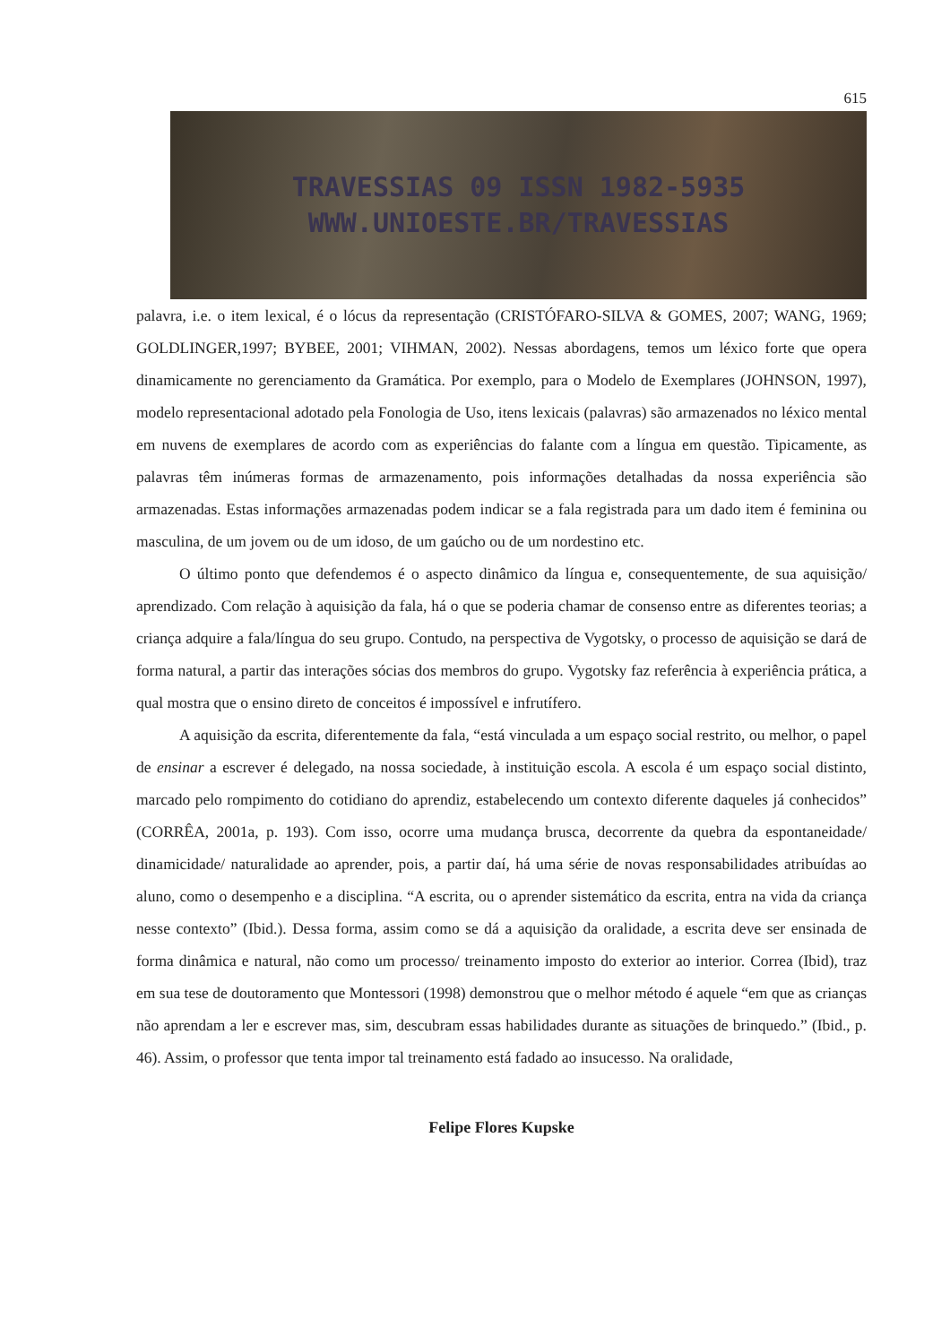615
TRAVESSIAS 09 ISSN 1982-5935
WWW.UNIOESTE.BR/TRAVESSIAS
palavra, i.e. o item lexical, é o lócus da representação (CRISTÓFARO-SILVA & GOMES, 2007; WANG, 1969; GOLDLINGER,1997; BYBEE, 2001; VIHMAN, 2002). Nessas abordagens, temos um léxico forte que opera dinamicamente no gerenciamento da Gramática. Por exemplo, para o Modelo de Exemplares (JOHNSON, 1997), modelo representacional adotado pela Fonologia de Uso, itens lexicais (palavras) são armazenados no léxico mental em nuvens de exemplares de acordo com as experiências do falante com a língua em questão. Tipicamente, as palavras têm inúmeras formas de armazenamento, pois informações detalhadas da nossa experiência são armazenadas. Estas informações armazenadas podem indicar se a fala registrada para um dado item é feminina ou masculina, de um jovem ou de um idoso, de um gaúcho ou de um nordestino etc.
O último ponto que defendemos é o aspecto dinâmico da língua e, consequentemente, de sua aquisição/ aprendizado. Com relação à aquisição da fala, há o que se poderia chamar de consenso entre as diferentes teorias; a criança adquire a fala/língua do seu grupo. Contudo, na perspectiva de Vygotsky, o processo de aquisição se dará de forma natural, a partir das interações sócias dos membros do grupo. Vygotsky faz referência à experiência prática, a qual mostra que o ensino direto de conceitos é impossível e infrutífero.
A aquisição da escrita, diferentemente da fala, “está vinculada a um espaço social restrito, ou melhor, o papel de ensinar a escrever é delegado, na nossa sociedade, à instituição escola. A escola é um espaço social distinto, marcado pelo rompimento do cotidiano do aprendiz, estabelecendo um contexto diferente daqueles já conhecidos” (CORRÊA, 2001a, p. 193). Com isso, ocorre uma mudança brusca, decorrente da quebra da espontaneidade/ dinamicidade/ naturalidade ao aprender, pois, a partir daí, há uma série de novas responsabilidades atribuídas ao aluno, como o desempenho e a disciplina. “A escrita, ou o aprender sistemático da escrita, entra na vida da criança nesse contexto” (Ibid.). Dessa forma, assim como se dá a aquisição da oralidade, a escrita deve ser ensinada de forma dinâmica e natural, não como um processo/ treinamento imposto do exterior ao interior. Correa (Ibid), traz em sua tese de doutoramento que Montessori (1998) demonstrou que o melhor método é aquele “em que as crianças não aprendam a ler e escrever mas, sim, descubram essas habilidades durante as situações de brinquedo.” (Ibid., p. 46). Assim, o professor que tenta impor tal treinamento está fadado ao insucesso. Na oralidade,
Felipe Flores Kupske